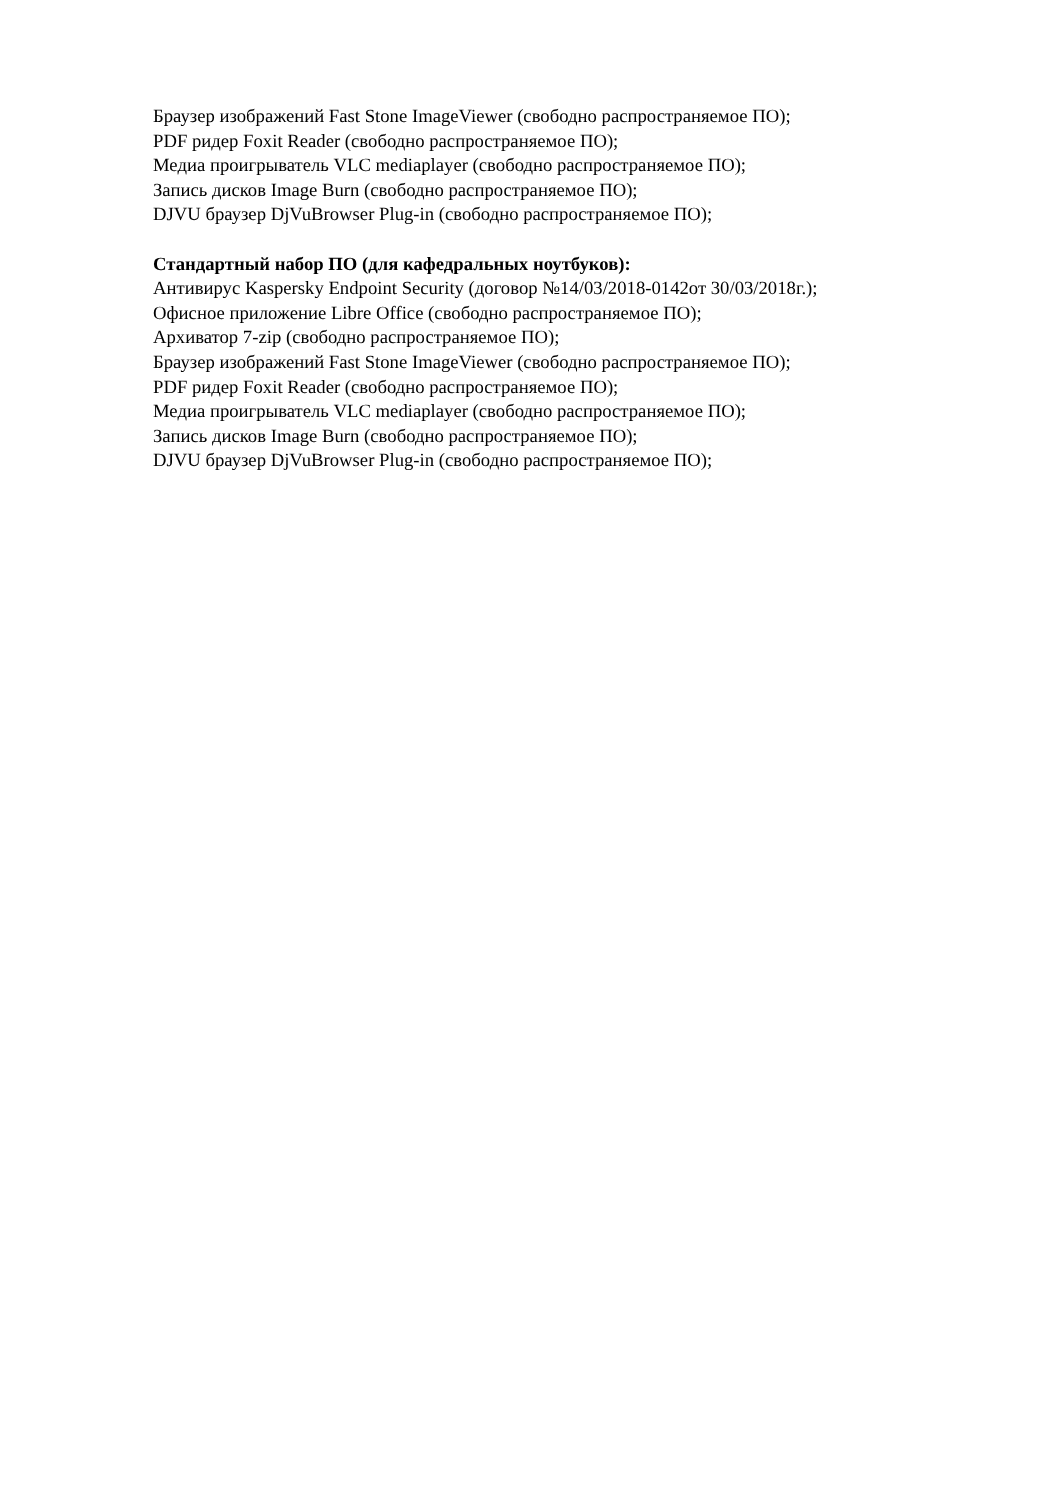Браузер изображений Fast Stone ImageViewer (свободно распространяемое ПО);
PDF ридер Foxit Reader (свободно распространяемое ПО);
Медиа проигрыватель VLC mediaplayer (свободно распространяемое ПО);
Запись дисков Image Burn (свободно распространяемое ПО);
DJVU браузер DjVuBrowser Plug-in (свободно распространяемое ПО);
Стандартный набор ПО (для кафедральных ноутбуков):
Антивирус Kaspersky Endpoint Security (договор №14/03/2018-0142от 30/03/2018г.);
Офисное приложение Libre Office (свободно распространяемое ПО);
Архиватор 7-zip (свободно распространяемое ПО);
Браузер изображений Fast Stone ImageViewer (свободно распространяемое ПО);
PDF ридер Foxit Reader (свободно распространяемое ПО);
Медиа проигрыватель VLC mediaplayer (свободно распространяемое ПО);
Запись дисков Image Burn (свободно распространяемое ПО);
DJVU браузер DjVuBrowser Plug-in (свободно распространяемое ПО);